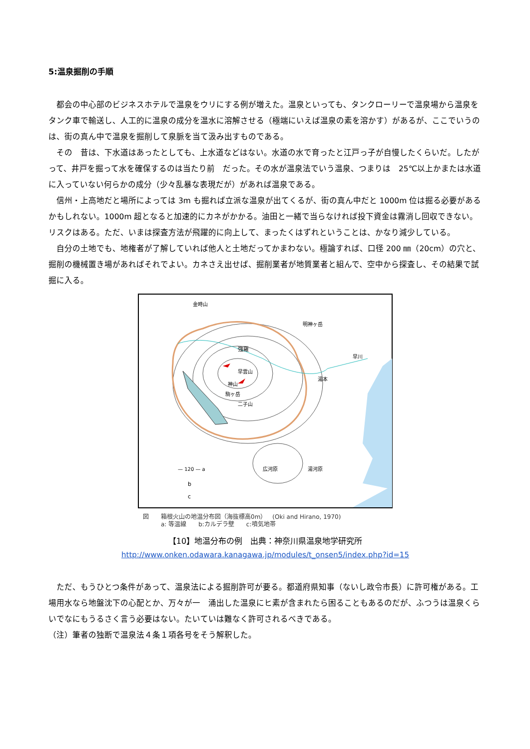5:温泉掘削の手順
　都会の中心部のビジネスホテルで温泉をウリにする例が増えた。温泉といっても、タンクローリーで温泉場から温泉をタンク車で輸送し、人工的に温泉の成分を温水に溶解させる（極端にいえば温泉の素を溶かす）があるが、ここでいうのは、街の真ん中で温泉を掘削して泉脈を当て汲み出すものである。
　その　昔は、下水道はあったとしても、上水道などはない。水道の水で育ったと江戸っ子が自慢したくらいだ。したがって、井戸を掘って水を確保するのは当たり前　だった。その水が温泉法でいう温泉、つまりは　25℃以上かまたは水道に入っていない何らかの成分（少々乱暴な表現だが）があれば温泉である。
　信州・上高地だと場所によっては 3m も掘れば立派な温泉が出てくるが、街の真ん中だと 1000m 位は掘る必要があるかもしれない。1000m 超となると加速的にカネがかかる。油田と一緒で当らなければ投下資金は霧消し回収できない。リスクはある。ただ、いまは探査方法が飛躍的に向上して、まったくはずれということは、かなり減少している。
　自分の土地でも、地権者が了解していれば他人と土地だってかまわない。極論すれば、口径 200 ㎜（20cm）の穴と、掘削の機械置き場があればそれでよい。カネさえ出せば、掘削業者が地質業者と組んで、空中から探査し、その結果で試掘に入る。
金時山
明神ヶ岳
強羅
早雲山
神山
駒ヶ岳
二子山
湯本
早川
広河原
湯河原
— 120 — a
b
c
図　　箱根火山の地温分布図（海抜標高0m）　(Oki and Hirano, 1970)
　　　a: 等温線　　b:カルデラ壁　　c:噴気地帯
【10】地温分布の例　出典：神奈川県温泉地学研究所
http://www.onken.odawara.kanagawa.jp/modules/t_onsen5/index.php?id=15
　ただ、もうひとつ条件があって、温泉法による掘削許可が要る。都道府県知事（ないし政令市長）に許可権がある。工場用水なら地盤沈下の心配とか、万々が一　涌出した温泉にヒ素が含まれたら困ることもあるのだが、ふつうは温泉くらいでなにもうるさく言う必要はない。たいていは難なく許可されるべきである。
（注）筆者の独断で温泉法４条１項各号をそう解釈した。